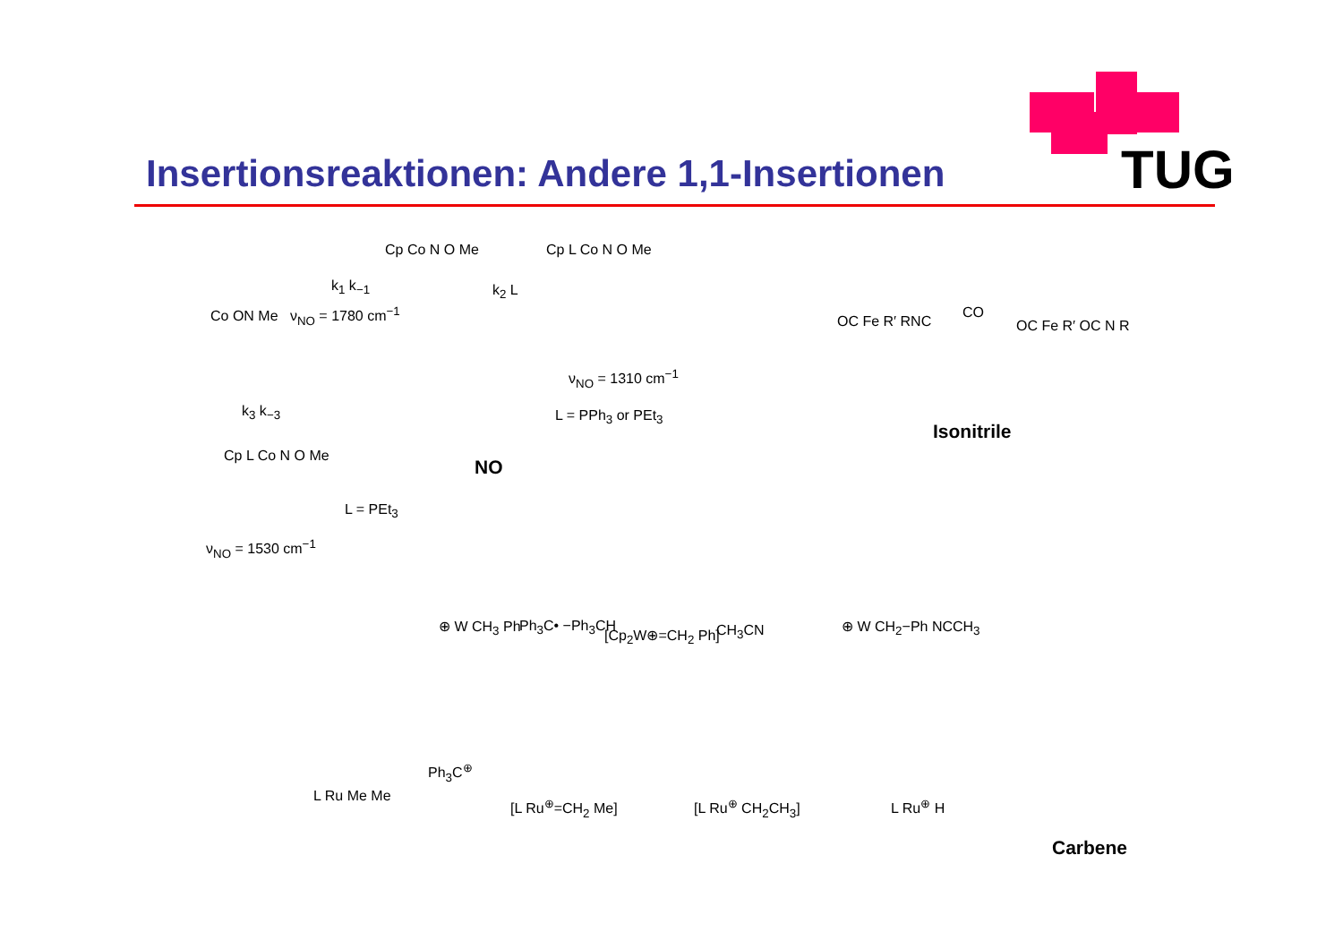TUG
Insertionsreaktionen: Andere 1,1-Insertionen
Co ON Me ν<sub>NO</sub> = 1780 cm<sup>−1</sup>
k<sub>1</sub> k<sub>−1</sub>
Cp Co N O Me
k<sub>2</sub> L
Cp L Co N O Me
ν<sub>NO</sub> = 1310 cm<sup>−1</sup>
L = PPh<sub>3</sub> or PEt<sub>3</sub>
k<sub>3</sub> k<sub>−3</sub>
Cp L Co N O Me
L = PEt<sub>3</sub>
ν<sub>NO</sub> = 1530 cm<sup>−1</sup>
NO
OC Fe R′ RNC
CO
OC Fe R′ OC N R
Isonitrile
⊕ W CH<sub>3</sub> Ph Ph<sub>3</sub>C• −Ph<sub>3</sub>CH
[Cp<sub>2</sub>W⊕=CH<sub>2</sub> Ph] CH<sub>3</sub>CN ⊕ W CH<sub>2</sub>−Ph NCCH<sub>3</sub>
L Ru Me Me
Ph<sub>3</sub>C<sup>⊕</sup>
[L Ru<sup>⊕</sup>=CH<sub>2</sub> Me] [L Ru<sup>⊕</sup> CH<sub>2</sub>CH<sub>3</sub>] L Ru<sup>⊕</sup> H
Carbene